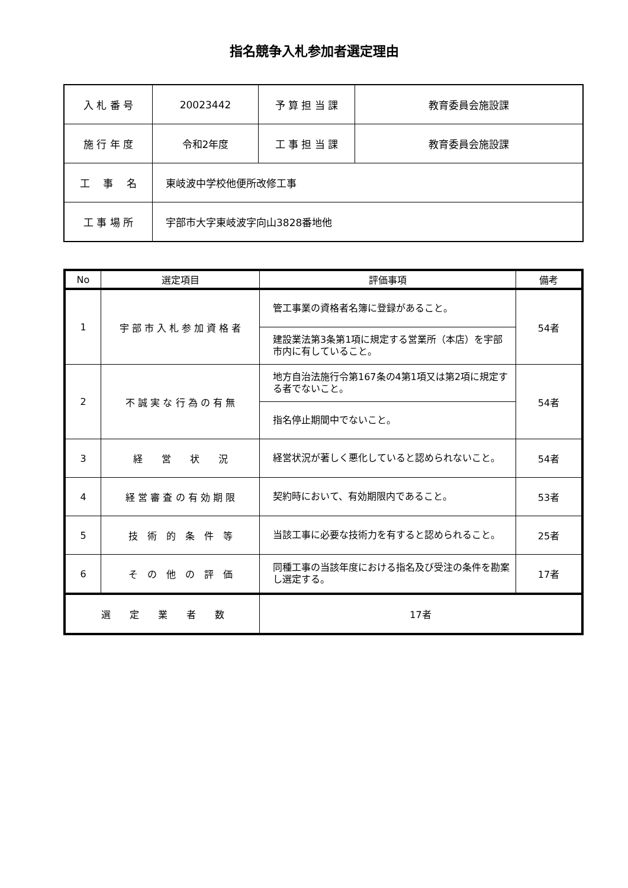指名競争入札参加者選定理由
| 入 札 番 号 | 20023442 | 予 算 担 当 課 | 教育委員会施設課 |
| 施 行 年 度 | 令和2年度 | 工 事 担 当 課 | 教育委員会施設課 |
| 工 事 名 | 東岐波中学校他便所改修工事 | | |
| 工 事 場 所 | 宇部市大字東岐波字向山3828番地他 | | |
| No | 選定項目 | 評価事項 | 備考 |
| --- | --- | --- | --- |
| 1 | 宇 部 市 入 札 参 加 資 格 者 | 管工事業の資格者名簿に登録があること。 | 54者 |
| | | 建設業法第3条第1項に規定する営業所（本店）を宇部市内に有していること。 | |
| 2 | 不 誠 実 な 行 為 の 有 無 | 地方自治法施行令第167条の4第1項又は第2項に規定する者でないこと。 | 54者 |
| | | 指名停止期間中でないこと。 | |
| 3 | 経 営 状 況 | 経営状況が著しく悪化していると認められないこと。 | 54者 |
| 4 | 経 営 審 査 の 有 効 期 限 | 契約時において、有効期限内であること。 | 53者 |
| 5 | 技 術 的 条 件 等 | 当該工事に必要な技術力を有すると認められること。 | 25者 |
| 6 | そ の 他 の 評 価 | 同種工事の当該年度における指名及び受注の条件を勘案し選定する。 | 17者 |
| 選 定 業 者 数 | | 17者 | |